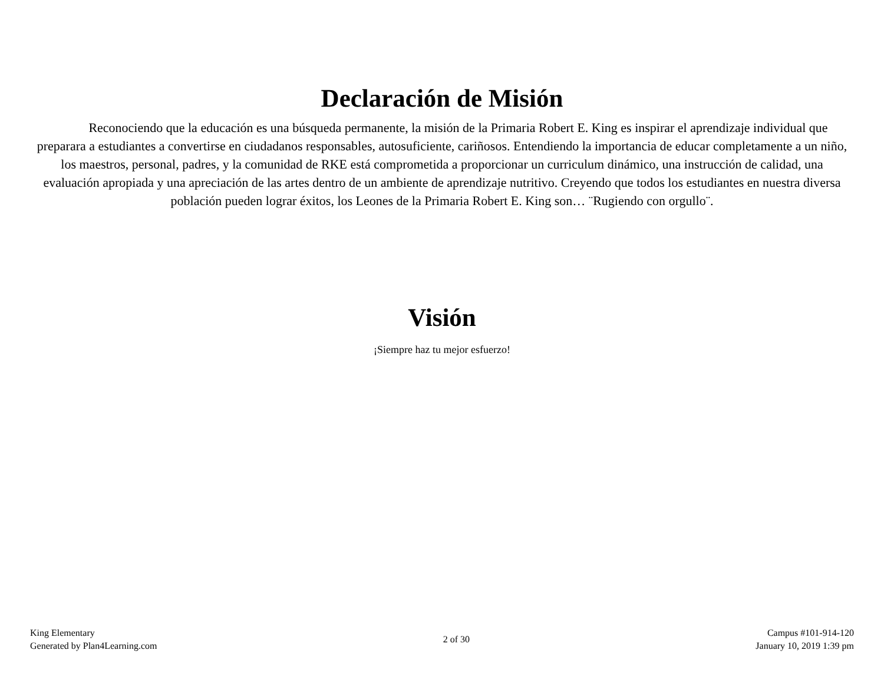Declaración de Misión
Reconociendo que la educación es una búsqueda permanente, la misión de la Primaria Robert E. King es inspirar el aprendizaje individual que preparara a estudiantes a convertirse en ciudadanos responsables, autosuficiente, cariñosos. Entendiendo la importancia de educar completamente a un niño, los maestros, personal, padres, y la comunidad de RKE está comprometida a proporcionar un curriculum dinámico, una instrucción de calidad, una evaluación apropiada y una apreciación de las artes dentro de un ambiente de aprendizaje nutritivo. Creyendo que todos los estudiantes en nuestra diversa población pueden lograr éxitos, los Leones de la Primaria Robert E. King son… ¨Rugiendo con orgullo¨.
Visión
¡Siempre haz tu mejor esfuerzo!
King Elementary
Generated by Plan4Learning.com
2 of 30
Campus #101-914-120
January 10, 2019 1:39 pm